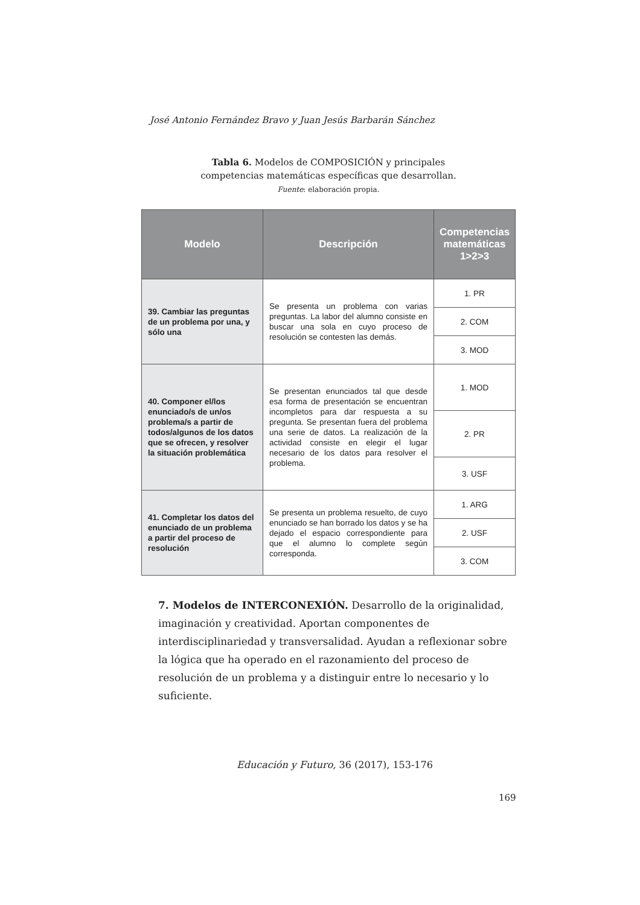José Antonio Fernández Bravo y Juan Jesús Barbarán Sánchez
Tabla 6. Modelos de COMPOSICIÓN y principales
competencias matemáticas específicas que desarrollan.
Fuente: elaboración propia.
| Modelo | Descripción | Competencias matemáticas 1>2>3 |
| --- | --- | --- |
| 39. Cambiar las preguntas de un problema por una, y sólo una | Se presenta un problema con varias preguntas. La labor del alumno consiste en buscar una sola en cuyo proceso de resolución se contesten las demás. | 1. PR |
| | | 2. COM |
| | | 3. MOD |
| 40. Componer el/los enunciado/s de un/os problema/s a partir de todos/algunos de los datos que se ofrecen, y resolver la situación problemática | Se presentan enunciados tal que desde esa forma de presentación se encuentran incompletos para dar respuesta a su pregunta. Se presentan fuera del problema una serie de datos. La realización de la actividad consiste en elegir el lugar necesario de los datos para resolver el problema. | 1. MOD |
| | | 2. PR |
| | | 3. USF |
| 41. Completar los datos del enunciado de un problema a partir del proceso de resolución | Se presenta un problema resuelto, de cuyo enunciado se han borrado los datos y se ha dejado el espacio correspondiente para que el alumno lo complete según corresponda. | 1. ARG |
| | | 2. USF |
| | | 3. COM |
7. Modelos de INTERCONEXIÓN. Desarrollo de la originalidad, imaginación y creatividad. Aportan componentes de interdisciplinariedad y transversalidad. Ayudan a reflexionar sobre la lógica que ha operado en el razonamiento del proceso de resolución de un problema y a distinguir entre lo necesario y lo suficiente.
Educación y Futuro, 36 (2017), 153-176
169